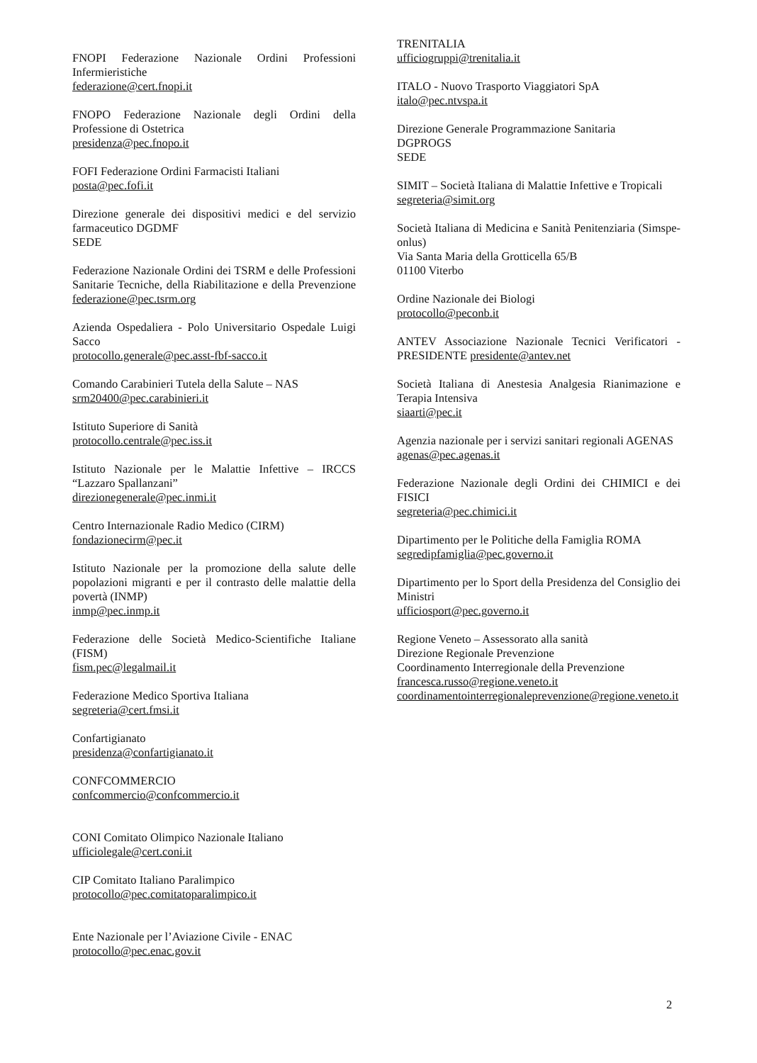FNOPI Federazione Nazionale Ordini Professioni Infermieristiche
federazione@cert.fnopi.it
FNOPO Federazione Nazionale degli Ordini della Professione di Ostetrica
presidenza@pec.fnopo.it
FOFI Federazione Ordini Farmacisti Italiani
posta@pec.fofi.it
Direzione generale dei dispositivi medici e del servizio farmaceutico DGDMF
SEDE
Federazione Nazionale Ordini dei TSRM e delle Professioni Sanitarie Tecniche, della Riabilitazione e della Prevenzione federazione@pec.tsrm.org
Azienda Ospedaliera - Polo Universitario Ospedale Luigi Sacco
protocollo.generale@pec.asst-fbf-sacco.it
Comando Carabinieri Tutela della Salute – NAS
srm20400@pec.carabinieri.it
Istituto Superiore di Sanità
protocollo.centrale@pec.iss.it
Istituto Nazionale per le Malattie Infettive – IRCCS “Lazzaro Spallanzani”
direzionegenerale@pec.inmi.it
Centro Internazionale Radio Medico (CIRM)
fondazionecirm@pec.it
Istituto Nazionale per la promozione della salute delle popolazioni migranti e per il contrasto delle malattie della povertà (INMP)
inmp@pec.inmp.it
Federazione delle Società Medico-Scientifiche Italiane (FISM)
fism.pec@legalmail.it
Federazione Medico Sportiva Italiana
segreteria@cert.fmsi.it
Confartigianato
presidenza@confartigianato.it
CONFCOMMERCIO
confcommercio@confcommercio.it
CONI Comitato Olimpico Nazionale Italiano
ufficiolegale@cert.coni.it
CIP Comitato Italiano Paralimpico
protocollo@pec.comitatoparalimpico.it
Ente Nazionale per l’Aviazione Civile - ENAC
protocollo@pec.enac.gov.it
TRENITALIA
ufficiogruppi@trenitalia.it
ITALO - Nuovo Trasporto Viaggiatori SpA
italo@pec.ntvspa.it
Direzione Generale Programmazione Sanitaria
DGPROGS
SEDE
SIMIT – Società Italiana di Malattie Infettive e Tropicali
segreteria@simit.org
Società Italiana di Medicina e Sanità Penitenziaria (Simspe-onlus)
Via Santa Maria della Grotticella 65/B
01100 Viterbo
Ordine Nazionale dei Biologi
protocollo@peconb.it
ANTEV Associazione Nazionale Tecnici Verificatori - PRESIDENTE presidente@antev.net
Società Italiana di Anestesia Analgesia Rianimazione e Terapia Intensiva
siaarti@pec.it
Agenzia nazionale per i servizi sanitari regionali AGENAS
agenas@pec.agenas.it
Federazione Nazionale degli Ordini dei CHIMICI e dei FISICI
segreteria@pec.chimici.it
Dipartimento per le Politiche della Famiglia ROMA
segredipfamiglia@pec.governo.it
Dipartimento per lo Sport della Presidenza del Consiglio dei Ministri
ufficiosport@pec.governo.it
Regione Veneto – Assessorato alla sanità
Direzione Regionale Prevenzione
Coordinamento Interregionale della Prevenzione
francesca.russo@regione.veneto.it
coordinamentointerregionaleprevenzione@regione.veneto.it
2